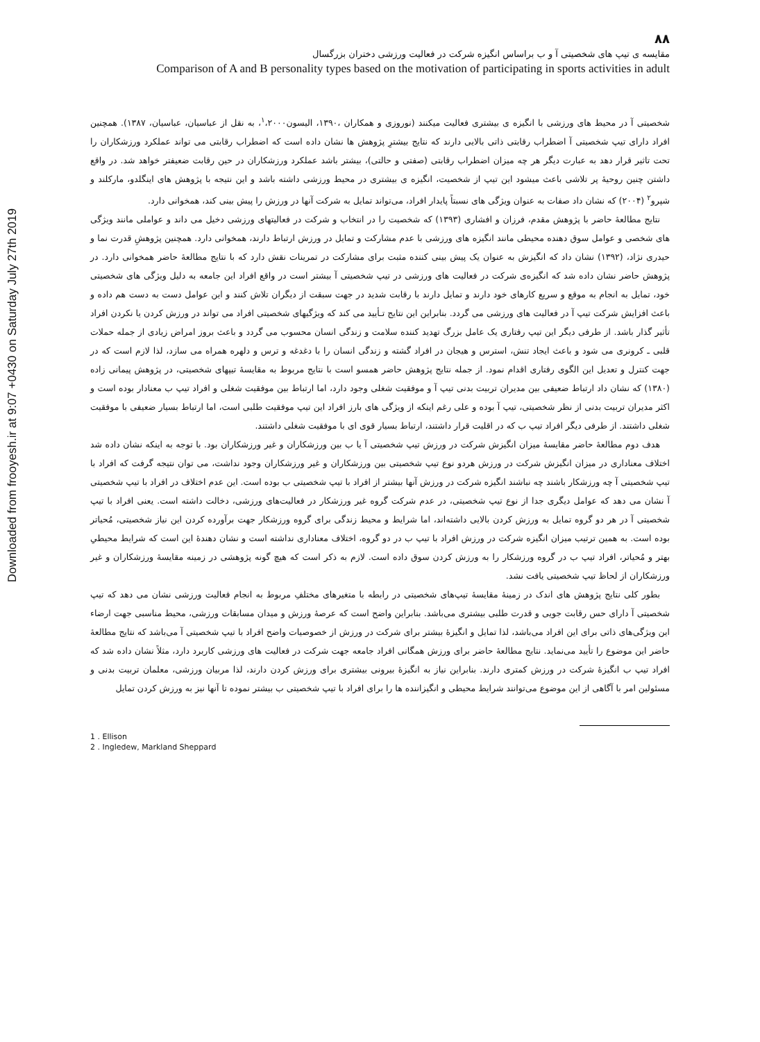Downloaded from frooyesh.ir at 9:07 +0430 on Saturday July 27th 2019
۸۸
مقایسه ی تیپ های شخصیتی آ و ب براساس انگیزه شرکت در فعالیت ورزشی دختران بزرگسال
Comparison of A and B personality types based on the motivation of participating in sports activities in adult
شخصیتی آ در محیط های ورزشی با انگیزه ی بیشتری فعالیت میکنند (نوروزی و همکاران ،۱۳۹۰، الیسون<sup>۱</sup>،۲۰۰۰، به نقل از عباسیان، عباسیان، ۱۳۸۷). همچنین افراد دارای تیپ شخصیتی آ اضطراب رقابتی ذاتی بالایی دارند که نتایج بیشترِ پژوهش ها نشان داده است که اضطراب رقابتی می تواند عملکرد ورزشکاران را تحت تاثیر قرار دهد به عبارت دیگر هر چه میزان اضطراب رقابتی (صفتی و حالتی)، بیشتر باشد عملکرد ورزشکاران در حین رقابت ضعیفتر خواهد شد. در واقع داشتن چنین روحیۀ پر تلاشی باعث میشود این تیپ از شخصیت، انگیزه ی بیشتری در محیط ورزشی داشته باشد و این نتیجه با پژوهش های اینگلدو، مارکلند و شپرو<sup>۲</sup> (۲۰۰۴) که نشان داد صفات به عنوان ویژگی های نسبتاً پایدار افراد، می‌تواند تمایل به شرکت آنها در ورزش را پیش بینی کند، همخوانی دارد.
نتایج مطالعۀ حاضر با پژوهش مقدم، فرزان و افشاری (۱۳۹۳) که شخصیت را در انتخاب و شرکت در فعالیتهای ورزشی دخیل می داند و عواملی مانند ویژگی های شخصی و عوامل سوق دهنده محیطی مانند انگیزه های ورزشی با عدم مشارکت و تمایل در ورزش ارتباط دارند، همخوانی دارد. همچنین پژوهشِ قدرت نما و حیدری نژاد، (۱۳۹۲) نشان داد که انگیزش به عنوان یک پیش بینی کننده مثبت برای مشارکت در تمرینات نقش دارد که با نتایج مطالعۀ حاضر همخوانی دارد. در پژوهش حاضر نشان داده شد که انگیزه‌ی شرکت در فعالیت های ورزشی در تیپ شخصیتی آ بیشتر است در واقع افراد این جامعه به دلیل ویژگی های شخصیتی خود، تمایل به انجام به موقع و سریع کارهای خود دارند و تمایل دارند با رقابت شدید در جهت سبقت از دیگران تلاش کنند و این عوامل دست به دست هم داده و باعث افزایش شرکت تیپ آ در فعالیت های ورزشی می گردد. بنابراین این نتایج تـأیید می کند که ویژگیهای شخصیتی افراد می تواند در ورزش کردن یا نکردن افراد تأثیر گذار باشد. از طرفی دیگر این تیپ رفتاری یک عامل بزرگ تهدید کننده سلامت و زندگی انسان محسوب می گردد و باعث بروز امراض زیادی از جمله حملات قلبی ـ کرونری می شود و باعث ایجاد تنش، استرس و هیجان در افراد گشته و زندگی انسان را با دغدغه و ترس و دلهره همراه می سازد، لذا لازم است که در جهت کنترل و تعدیل این الگوی رفتاری اقدام نمود. از جمله نتایج پژوهش حاضر همسو است با نتایج مربوط به مقایسۀ تیپهای شخصیتی، در پژوهش پیمانی زاده (۱۳۸۰) که نشان داد ارتباط ضعیفی بین مدیران تربیت بدنی تیپ آ و موفقیت شغلی وجود دارد، اما ارتباط بین موفقیت شغلی و افراد تیپ ب معنادار بوده است و اکثر مدیران تربیت بدنی از نظر شخصیتی، تیپ آ بوده و علی رغم اینکه از ویژگی های بارز افراد این تیپ موفقیت طلبی است، اما ارتباط بسیار ضعیفی با موفقیت شغلی داشتند. از طرفی دیگر افراد تیپ ب که در اقلیت قرار داشتند، ارتباط بسیار قوی ای با موفقیت شغلی داشتند.
هدف دوم مطالعۀ حاضر مقایسۀ میزان انگیزش شرکت در ورزش تیپ شخصیتی آ یا ب بین ورزشکاران و غیر ورزشکاران بود. با توجه به اینکه نشان داده شد اختلاف معناداری در میزان انگیزش شرکت در ورزش هردو نوع تیپ شخصیتی بین ورزشکاران و غیر ورزشکاران وجود نداشت، می توان نتیجه گرفت که افراد با تیپ شخصیتی آ چه ورزشکار باشند چه نباشند انگیزه شرکت در ورزش آنها بیشتر از افراد با تیپ شخصیتی ب بوده است. این عدم اختلاف در افراد با تیپ شخصیتی آ نشان می دهد که عوامل دیگری جدا از نوع تیپ شخصیتی، در عدم شرکت گروه غیر ورزشکار در فعالیت‌های ورزشی، دخالت داشته است. یعنی افراد با تیپ شخصیتی آ در هر دو گروه تمایل به ورزش کردن بالایی داشته‌اند، اما شرایط و محیط زندگی برای گروه ورزشکار جهت برآورده کردن این نیاز شخصیتی، مُحیاتر بوده است. به همین ترتیب میزان انگیزه شرکت در ورزش افراد با تیپ ب در دو گروه، اختلاف معناداری نداشته است و نشان دهندۀ این است که شرایط محیطیِ بهتر و مُحیاتر، افراد تیپ ب در گروه ورزشکار را به ورزش کردن سوق داده است. لازم به ذکر است که هیچ گونه پژوهشی در زمینه مقایسۀ ورزشکاران و غیر ورزشکاران از لحاظ تیپ شخصیتی یافت نشد.
بطور کلی نتایج پژوهش های اندک در زمینۀ مقایسۀ تیپ‌های شخصیتی در رابطه با متغیرهای مختلفِ مربوط به انجام فعالیت ورزشی نشان می دهد که تیپ شخصیتی آ دارای حس رقابت جویی و قدرت طلبی بیشتری می‌باشد. بنابراین واضح است که عرصۀ ورزش و میدان مسابقات ورزشی، محیط مناسبی جهت ارضاء این ویژگی‌های ذاتی برای این افراد می‌باشد، لذا تمایل و انگیزۀ بیشتر برای شرکت در ورزش از خصوصیات واضح افراد با تیپ شخصیتی آ می‌باشد که نتایج مطالعۀ حاضر این موضوع را تأیید می‌نماید. نتایج مطالعۀ حاضر برای ورزش همگانی افراد جامعه جهت شرکت در فعالیت های ورزشی کاربرد دارد، مثلاً نشان داده شد که افراد تیپ ب انگیزۀ شرکت در ورزش کمتری دارند. بنابراین نیاز به انگیزۀ بیرونی بیشتری برای ورزش کردن دارند، لذا مربیان ورزشی، معلمان تربیت بدنی و مسئولین امر با آگاهی از این موضوع می‌توانند شرایط محیطی و انگیزاننده ها را برای افراد با تیپ شخصیتی ب بیشتر نموده تا آنها نیز به ورزش کردن تمایل
1 . Ellison
2 . Ingledew, Markland Sheppard